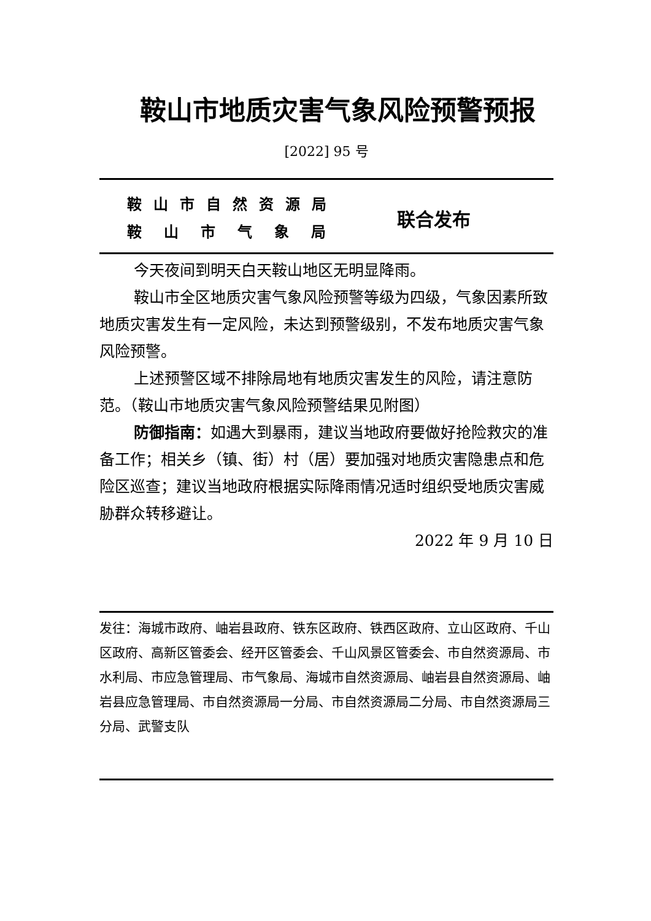鞍山市地质灾害气象风险预警预报
[2022] 95 号
鞍山市自然资源局
鞍山市气象局
联合发布
今天夜间到明天白天鞍山地区无明显降雨。
鞍山市全区地质灾害气象风险预警等级为四级，气象因素所致地质灾害发生有一定风险，未达到预警级别，不发布地质灾害气象风险预警。
上述预警区域不排除局地有地质灾害发生的风险，请注意防范。（鞍山市地质灾害气象风险预警结果见附图）
防御指南：如遇大到暴雨，建议当地政府要做好抢险救灾的准备工作；相关乡（镇、街）村（居）要加强对地质灾害隐患点和危险区巡查；建议当地政府根据实际降雨情况适时组织受地质灾害威胁群众转移避让。
2022 年 9 月 10 日
发往：海城市政府、岫岩县政府、铁东区政府、铁西区政府、立山区政府、千山区政府、高新区管委会、经开区管委会、千山风景区管委会、市自然资源局、市水利局、市应急管理局、市气象局、海城市自然资源局、岫岩县自然资源局、岫岩县应急管理局、市自然资源局一分局、市自然资源局二分局、市自然资源局三分局、武警支队